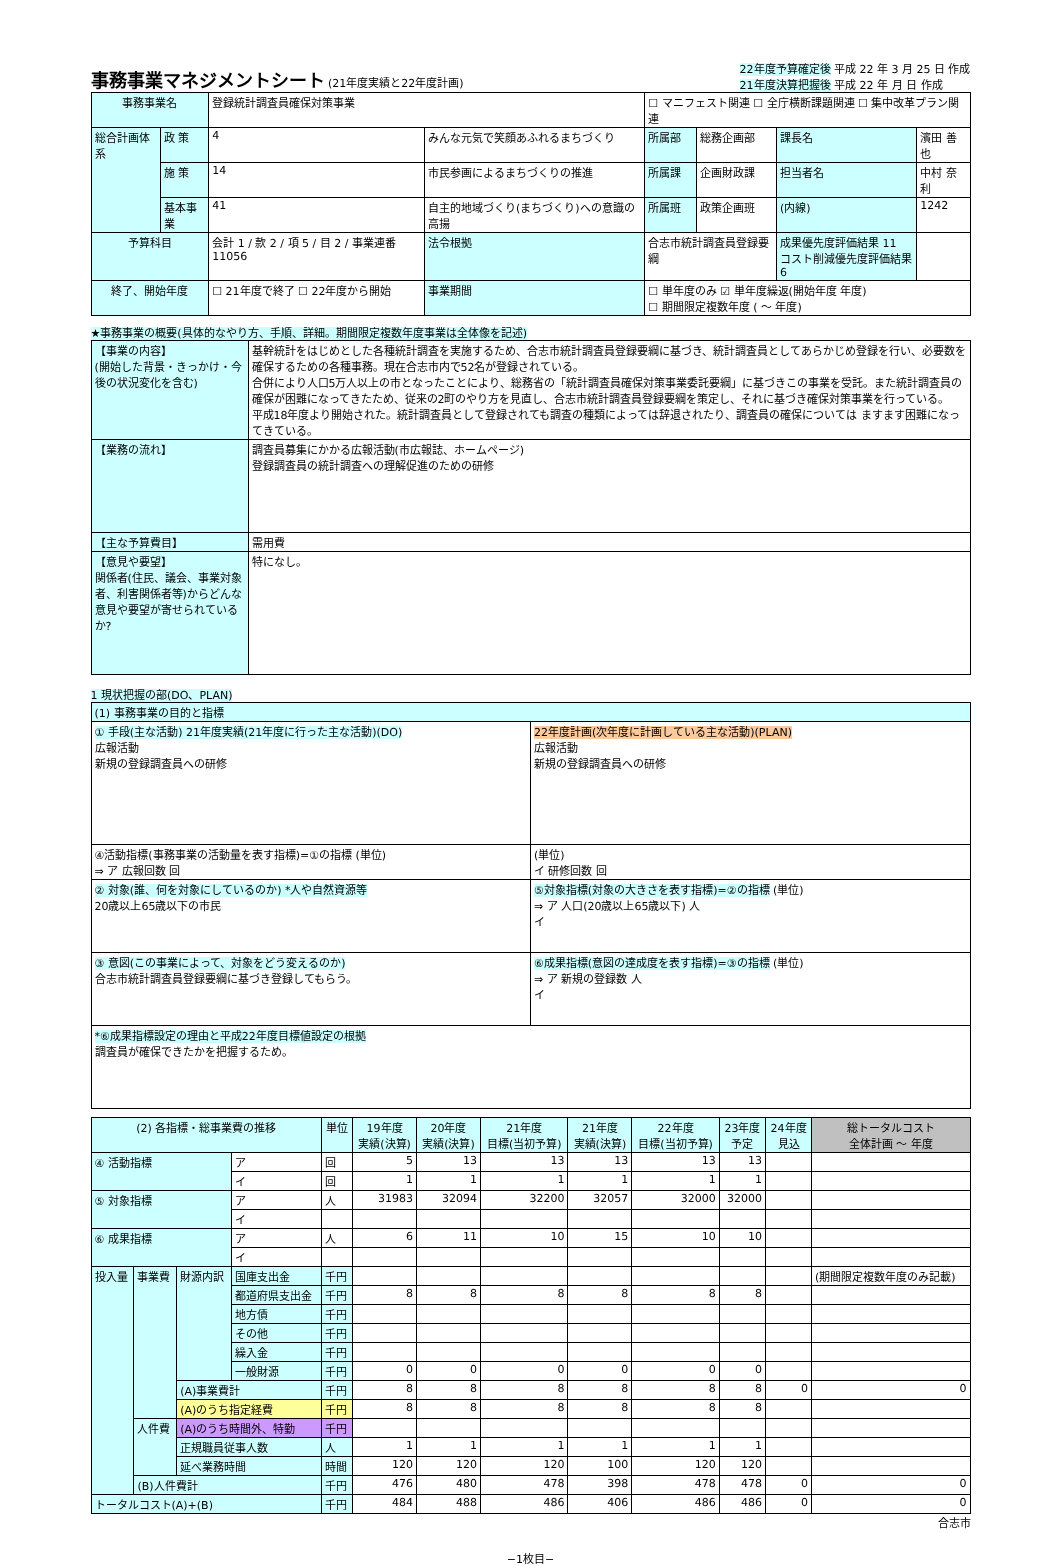事務事業マネジメントシート
(21年度実績と22年度計画)
22年度予算確定後 平成 22 年 3 月 25 日 作成
21年度決算把握後 平成 22 年 月 日 作成
| 事務事業名 | | 登録統計調査員確保対策事業 | | | ☐ マニフェスト関連 ☐ 全庁横断課題関連 ☐ 集中改革プラン関連 | | | |
| 総合計画体系 | 政 策 | 4 | みんな元気で笑顔あふれるまちづくり | | 所属部 | 総務企画部 | 課長名 | 濱田 善也 |
| | 施 策 | 14 | 市民参画によるまちづくりの推進 | | 所属課 | 企画財政課 | 担当者名 | 中村 奈利 |
| | 基本事業 | 41 | 自主的地域づくり(まちづくり)への意識の高揚 | | 所属班 | 政策企画班 | (内線) | 1242 |
| 予算科目 | | 会計 1 / 款 2 / 項 5 / 目 2 / 事業連番 11056 | | 法令根拠 | 合志市統計調査員登録要綱 | | 成果優先度評価結果 11 コスト削減優先度評価結果 6 | |
| 終了、開始年度 | | ☐ 21年度で終了 ☐ 22年度から開始 | | 事業期間 | ☐ 単年度のみ ☑ 単年度繰返(開始年度 年度) ☐ 期間限定複数年度 ( 〜 年度) | | | |
★事務事業の概要(具体的なやり方、手順、詳細。期間限定複数年度事業は全体像を記述)
| 【事業の内容】 (開始した背景・きっかけ・今後の状況変化を含む) | 基幹統計をはじめとした各種統計調査を実施するため、合志市統計調査員登録要綱に基づき、統計調査員としてあらかじめ登録を行い、必要数を確保するための各種事務。現在合志市内で52名が登録されている。 合併により人口5万人以上の市となったことにより、総務省の「統計調査員確保対策事業委託要綱」に基づきこの事業を受託。また統計調査員の確保が困難になってきたため、従来の2町のやり方を見直し、合志市統計調査員登録要綱を策定し、それに基づき確保対策事業を行っている。 平成18年度より開始された。統計調査員として登録されても調査の種類によっては辞退されたり、調査員の確保については ますます困難になってきている。 |
| 【業務の流れ】 | 調査員募集にかかる広報活動(市広報誌、ホームページ) 登録調査員の統計調査への理解促進のための研修 |
| 【主な予算費目】 | 需用費 |
| 【意見や要望】 関係者(住民、議会、事業対象者、利害関係者等)からどんな意見や要望が寄せられているか? | 特になし。 |
1 現状把握の部(DO、PLAN)
| (1) 事務事業の目的と指標 | |
| ① 手段(主な活動) 21年度実績(21年度に行った主な活動)(DO) 広報活動 新規の登録調査員への研修 | 22年度計画(次年度に計画している主な活動)(PLAN) 広報活動 新規の登録調査員への研修 |
| ④活動指標(事務事業の活動量を表す指標)=①の指標 (単位) ⇒ ア 広報回数 回 | (単位) イ 研修回数 回 |
| ② 対象(誰、何を対象にしているのか) *人や自然資源等 20歳以上65歳以下の市民 | ⑤対象指標(対象の大きさを表す指標)=②の指標 (単位) ⇒ ア 人口(20歳以上65歳以下) 人 イ |
| ③ 意図(この事業によって、対象をどう変えるのか) 合志市統計調査員登録要綱に基づき登録してもらう。 | ⑥成果指標(意図の達成度を表す指標)=③の指標 (単位) ⇒ ア 新規の登録数 人 イ |
| *⑥成果指標設定の理由と平成22年度目標値設定の根拠 調査員が確保できたかを把握するため。 | |
| (2) 各指標・総事業費の推移 | | | | 単位 | 19年度 実績(決算) | 20年度 実績(決算) | 21年度 目標(当初予算) | 21年度 実績(決算) | 22年度 目標(当初予算) | 23年度 予定 | 24年度 見込 | 総トータルコスト 全体計画 〜 年度 |
| --- | --- | --- | --- | --- | --- | --- | --- | --- | --- | --- | --- | --- |
| ④ 活動指標 | | | ア | 回 | 5 | 13 | 13 | 13 | 13 | 13 | | |
| | | | イ | 回 | 1 | 1 | 1 | 1 | 1 | 1 | | |
| ⑤ 対象指標 | | | ア | 人 | 31983 | 32094 | 32200 | 32057 | 32000 | 32000 | | |
| | | | イ | | | | | | | | | |
| ⑥ 成果指標 | | | ア | 人 | 6 | 11 | 10 | 15 | 10 | 10 | | |
| | | | イ | | | | | | | | | |
| 投入量 | 事業費 | 財源内訳 | 国庫支出金 | 千円 | | | | | | | | (期間限定複数年度のみ記載) |
| | | | 都道府県支出金 | 千円 | 8 | 8 | 8 | 8 | 8 | 8 | | |
| | | | 地方債 | 千円 | | | | | | | | |
| | | | その他 | 千円 | | | | | | | | |
| | | | 繰入金 | 千円 | | | | | | | | |
| | | | 一般財源 | 千円 | 0 | 0 | 0 | 0 | 0 | 0 | | |
| | | (A)事業費計 | | 千円 | 8 | 8 | 8 | 8 | 8 | 8 | 0 | 0 |
| | | (A)のうち指定経費 | | 千円 | 8 | 8 | 8 | 8 | 8 | 8 | | |
| | 人件費 | (A)のうち時間外、特勤 | | 千円 | | | | | | | | |
| | | 正規職員従事人数 | | 人 | 1 | 1 | 1 | 1 | 1 | 1 | | |
| | | 延べ業務時間 | | 時間 | 120 | 120 | 120 | 100 | 120 | 120 | | |
| | (B)人件費計 | | | 千円 | 476 | 480 | 478 | 398 | 478 | 478 | 0 | 0 |
| トータルコスト(A)+(B) | | | | 千円 | 484 | 488 | 486 | 406 | 486 | 486 | 0 | 0 |
合志市
−1枚目−